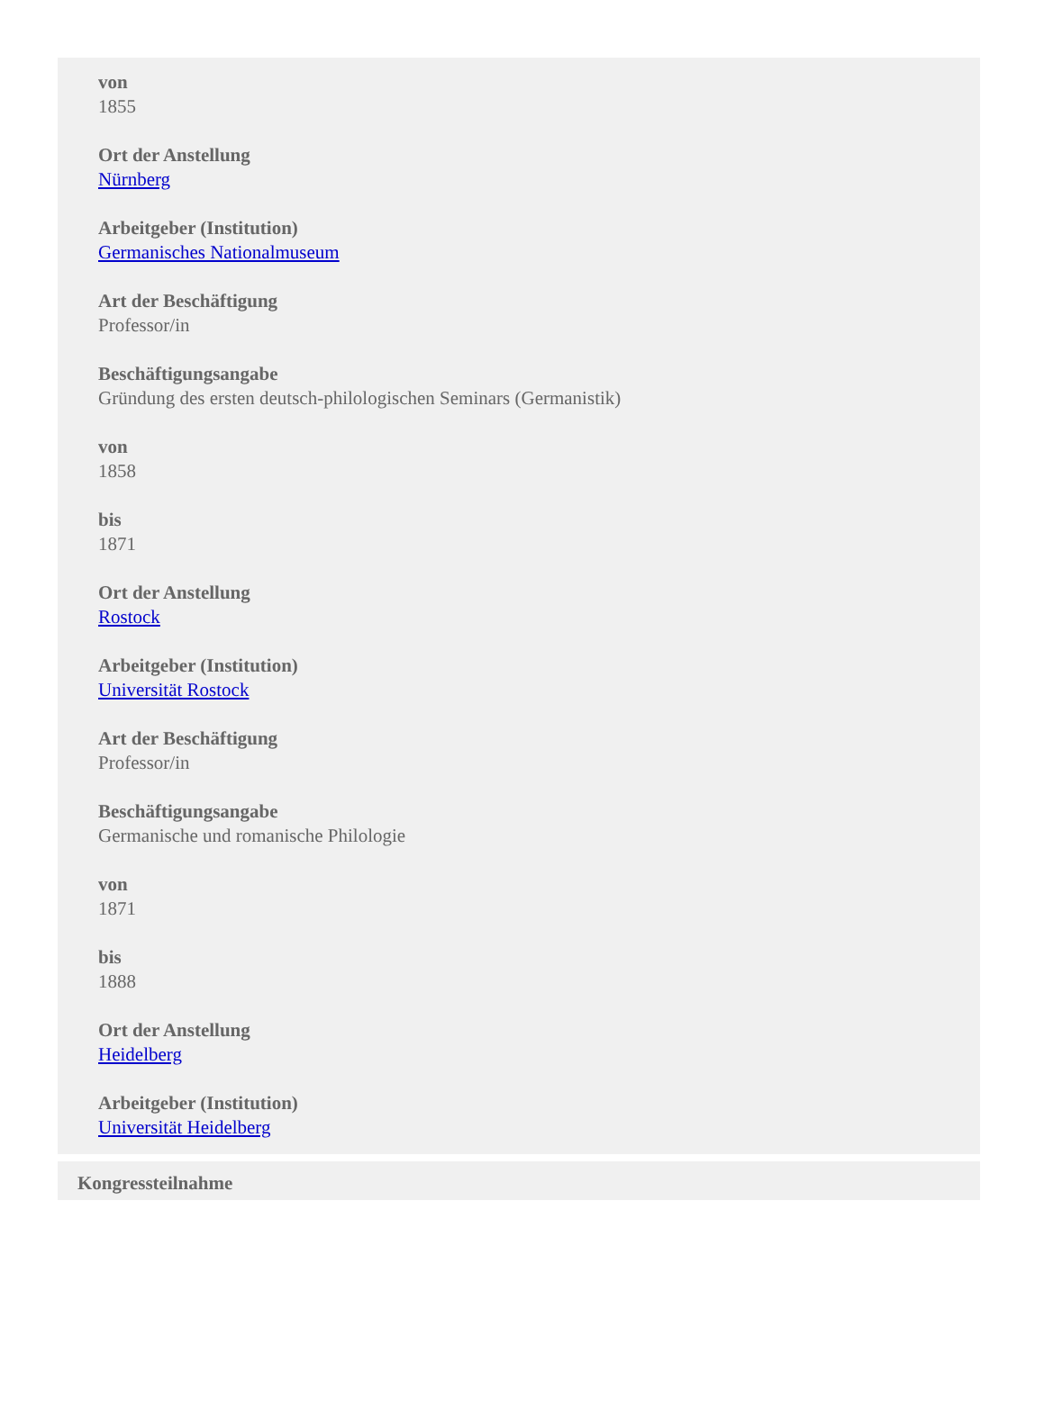von
1855
Ort der Anstellung
Nürnberg
Arbeitgeber (Institution)
Germanisches Nationalmuseum
Art der Beschäftigung
Professor/in
Beschäftigungsangabe
Gründung des ersten deutsch-philologischen Seminars (Germanistik)
von
1858
bis
1871
Ort der Anstellung
Rostock
Arbeitgeber (Institution)
Universität Rostock
Art der Beschäftigung
Professor/in
Beschäftigungsangabe
Germanische und romanische Philologie
von
1871
bis
1888
Ort der Anstellung
Heidelberg
Arbeitgeber (Institution)
Universität Heidelberg
Kongressteilnahme